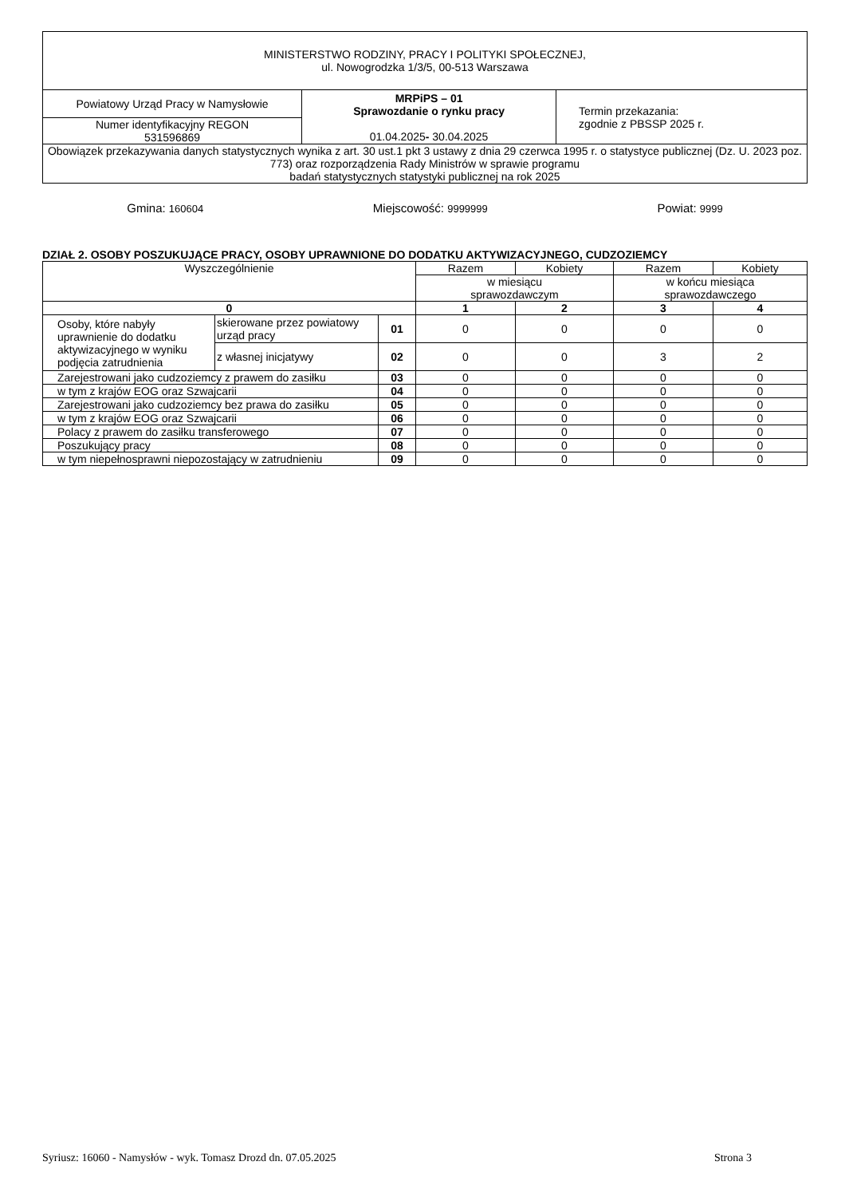| MINISTERSTWO RODZINY, PRACY I POLITYKI SPOŁECZNEJ, ul. Nowogrodzka 1/3/5, 00-513 Warszawa | | |
| Powiatowy Urząd Pracy w Namysłowie | MRPiPS – 01 Sprawozdanie o rynku pracy 01.04.2025 - 30.04.2025 | Termin przekazania: zgodnie z PBSSP 2025 r. |
| Numer identyfikacyjny REGON 531596869 | | |
| Obowiązek przekazywania danych statystycznych wynika z art. 30 ust.1 pkt 3 ustawy z dnia 29 czerwca 1995 r. o statystyce publicznej (Dz. U. 2023 poz. 773) oraz rozporządzenia Rady Ministrów w sprawie programu badań statystycznych statystyki publicznej na rok 2025 | | |
Gmina: 160604 Miejscowość: 9999999 Powiat: 9999
DZIAŁ 2. OSOBY POSZUKUJĄCE PRACY, OSOBY UPRAWNIONE DO DODATKU AKTYWIZACYJNEGO, CUDZOZIEMCY
| Wyszczególnienie | | | Razem | Kobiety | Razem | Kobiety |
| --- | --- | --- | --- | --- | --- | --- |
| | | | w miesiącu sprawozdawczym | | w końcu miesiąca sprawozdawczego | |
| 0 | | | 1 | 2 | 3 | 4 |
| Osoby, które nabyły uprawnienie do dodatku aktywizacyjnego w wyniku podjęcia zatrudnienia | skierowane przez powiatowy urząd pracy | 01 | 0 | 0 | 0 | 0 |
| | z własnej inicjatywy | 02 | 0 | 0 | 3 | 2 |
| Zarejestrowani jako cudzoziemcy z prawem do zasiłku | | 03 | 0 | 0 | 0 | 0 |
| w tym z krajów EOG oraz Szwajcarii | | 04 | 0 | 0 | 0 | 0 |
| Zarejestrowani jako cudzoziemcy bez prawa do zasiłku | | 05 | 0 | 0 | 0 | 0 |
| w tym z krajów EOG oraz Szwajcarii | | 06 | 0 | 0 | 0 | 0 |
| Polacy z prawem do zasiłku transferowego | | 07 | 0 | 0 | 0 | 0 |
| Poszukujący pracy | | 08 | 0 | 0 | 0 | 0 |
| w tym niepełnosprawni niepozostający w zatrudnieniu | | 09 | 0 | 0 | 0 | 0 |
Syriusz: 16060 - Namysłów - wyk. Tomasz Drozd dn. 07.05.2025 Strona 3